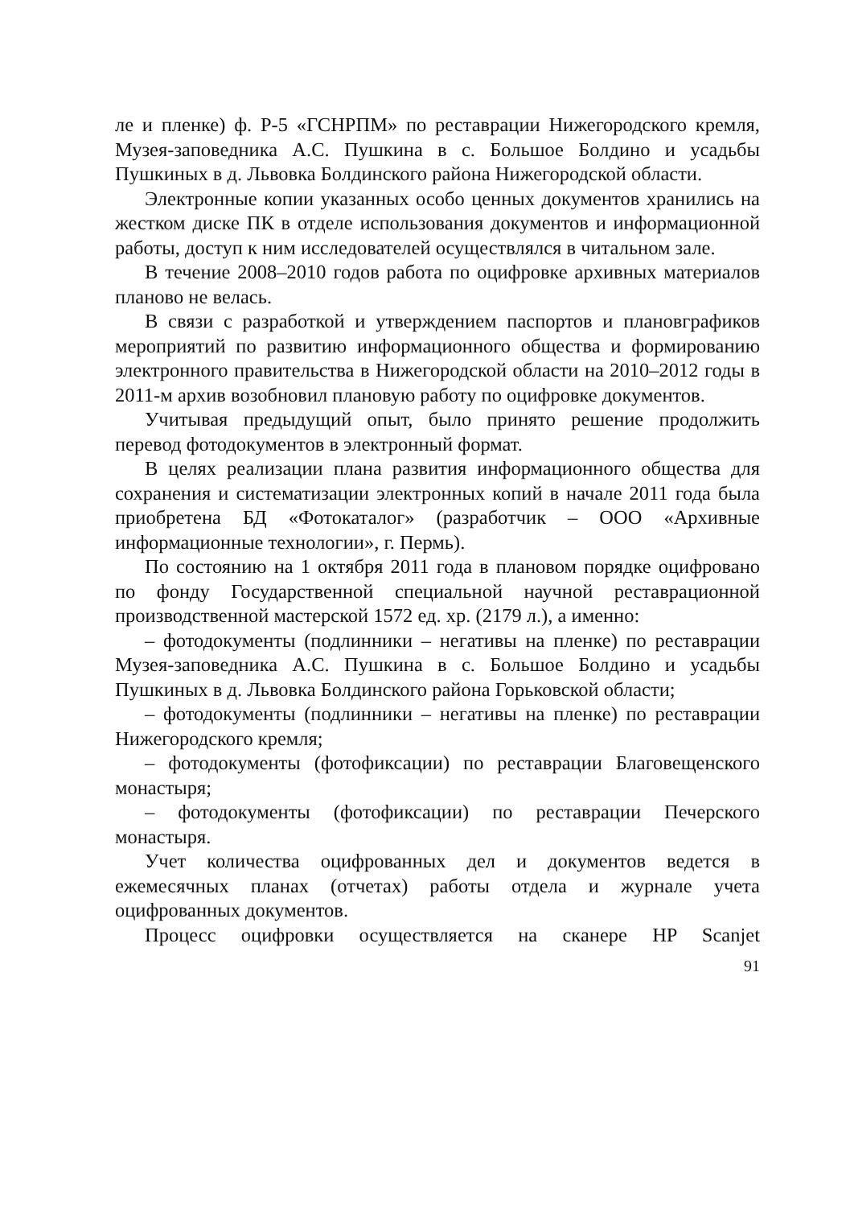ле и пленке) ф. Р-5 «ГСНРПМ» по реставрации Нижегородского кремля, Музея-заповедника А.С. Пушкина в с. Большое Болдино и усадьбы Пушкиных в д. Львовка Болдинского района Нижегородской области.
Электронные копии указанных особо ценных документов хранились на жестком диске ПК в отделе использования документов и информационной работы, доступ к ним исследователей осуществлялся в читальном зале.
В течение 2008–2010 годов работа по оцифровке архивных материалов планово не велась.
В связи с разработкой и утверждением паспортов и плановграфиков мероприятий по развитию информационного общества и формированию электронного правительства в Нижегородской области на 2010–2012 годы в 2011-м архив возобновил плановую работу по оцифровке документов.
Учитывая предыдущий опыт, было принято решение продолжить перевод фотодокументов в электронный формат.
В целях реализации плана развития информационного общества для сохранения и систематизации электронных копий в начале 2011 года была приобретена БД «Фотокаталог» (разработчик – ООО «Архивные информационные технологии», г. Пермь).
По состоянию на 1 октября 2011 года в плановом порядке оцифровано по фонду Государственной специальной научной реставрационной производственной мастерской 1572 ед. хр. (2179 л.), а именно:
– фотодокументы (подлинники – негативы на пленке) по реставрации Музея-заповедника А.С. Пушкина в с. Большое Болдино и усадьбы Пушкиных в д. Львовка Болдинского района Горьковской области;
– фотодокументы (подлинники – негативы на пленке) по реставрации Нижегородского кремля;
– фотодокументы (фотофиксации) по реставрации Благовещенского монастыря;
– фотодокументы (фотофиксации) по реставрации Печерского монастыря.
Учет количества оцифрованных дел и документов ведется в ежемесячных планах (отчетах) работы отдела и журнале учета оцифрованных документов.
Процесс оцифровки осуществляется на сканере HP Scanjet
91